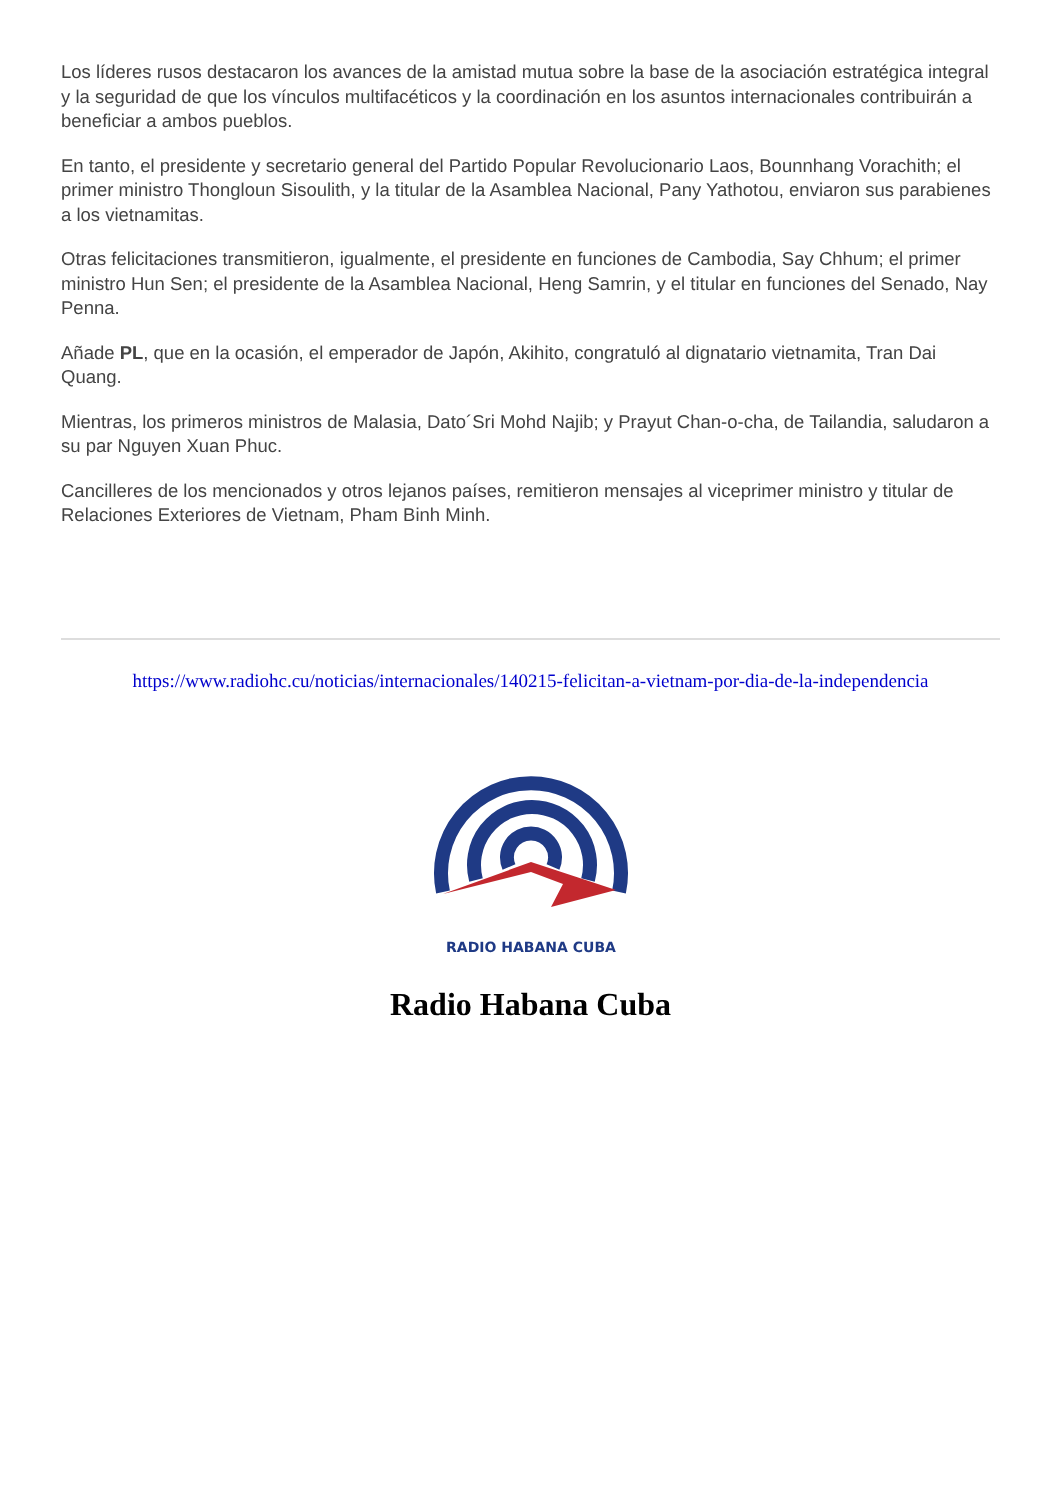Los líderes rusos destacaron los avances de la amistad mutua sobre la base de la asociación estratégica integral y la seguridad de que los vínculos multifacéticos y la coordinación en los asuntos internacionales contribuirán a beneficiar a ambos pueblos.
En tanto, el presidente y secretario general del Partido Popular Revolucionario Laos, Bounnhang Vorachith; el primer ministro Thongloun Sisoulith, y la titular de la Asamblea Nacional, Pany Yathotou, enviaron sus parabienes a los vietnamitas.
Otras felicitaciones transmitieron, igualmente, el presidente en funciones de Cambodia, Say Chhum; el primer ministro Hun Sen; el presidente de la Asamblea Nacional, Heng Samrin, y el titular en funciones del Senado, Nay Penna.
Añade PL, que en la ocasión, el emperador de Japón, Akihito, congratuló al dignatario vietnamita, Tran Dai Quang.
Mientras, los primeros ministros de Malasia, Dato´Sri Mohd Najib; y Prayut Chan-o-cha, de Tailandia, saludaron a su par Nguyen Xuan Phuc.
Cancilleres de los mencionados y otros lejanos países, remitieron mensajes al viceprimer ministro y titular de Relaciones Exteriores de Vietnam, Pham Binh Minh.
https://www.radiohc.cu/noticias/internacionales/140215-felicitan-a-vietnam-por-dia-de-la-independencia
RADIO HABANA CUBA
Radio Habana Cuba